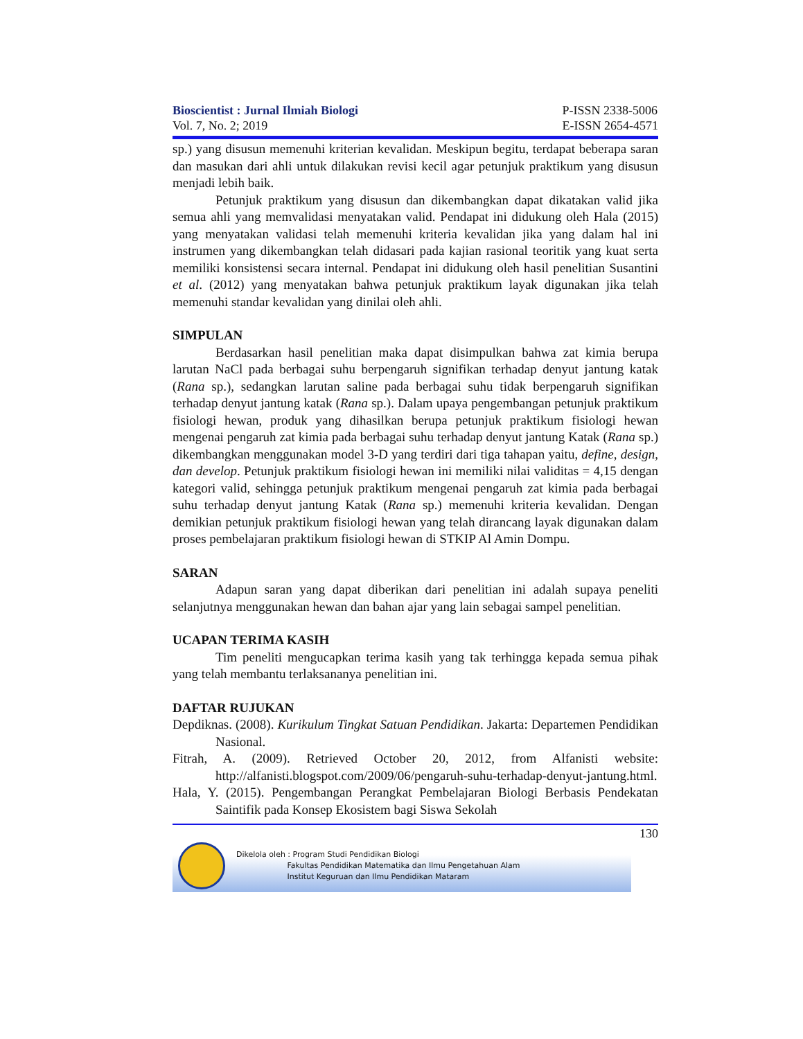Bioscientist : Jurnal Ilmiah Biologi
Vol. 7, No. 2; 2019
P-ISSN 2338-5006
E-ISSN 2654-4571
sp.) yang disusun memenuhi kriterian kevalidan. Meskipun begitu, terdapat beberapa saran dan masukan dari ahli untuk dilakukan revisi kecil agar petunjuk praktikum yang disusun menjadi lebih baik.
Petunjuk praktikum yang disusun dan dikembangkan dapat dikatakan valid jika semua ahli yang memvalidasi menyatakan valid. Pendapat ini didukung oleh Hala (2015) yang menyatakan validasi telah memenuhi kriteria kevalidan jika yang dalam hal ini instrumen yang dikembangkan telah didasari pada kajian rasional teoritik yang kuat serta memiliki konsistensi secara internal. Pendapat ini didukung oleh hasil penelitian Susantini et al. (2012) yang menyatakan bahwa petunjuk praktikum layak digunakan jika telah memenuhi standar kevalidan yang dinilai oleh ahli.
SIMPULAN
Berdasarkan hasil penelitian maka dapat disimpulkan bahwa zat kimia berupa larutan NaCl pada berbagai suhu berpengaruh signifikan terhadap denyut jantung katak (Rana sp.), sedangkan larutan saline pada berbagai suhu tidak berpengaruh signifikan terhadap denyut jantung katak (Rana sp.). Dalam upaya pengembangan petunjuk praktikum fisiologi hewan, produk yang dihasilkan berupa petunjuk praktikum fisiologi hewan mengenai pengaruh zat kimia pada berbagai suhu terhadap denyut jantung Katak (Rana sp.) dikembangkan menggunakan model 3-D yang terdiri dari tiga tahapan yaitu, define, design, dan develop. Petunjuk praktikum fisiologi hewan ini memiliki nilai validitas = 4,15 dengan kategori valid, sehingga petunjuk praktikum mengenai pengaruh zat kimia pada berbagai suhu terhadap denyut jantung Katak (Rana sp.) memenuhi kriteria kevalidan. Dengan demikian petunjuk praktikum fisiologi hewan yang telah dirancang layak digunakan dalam proses pembelajaran praktikum fisiologi hewan di STKIP Al Amin Dompu.
SARAN
Adapun saran yang dapat diberikan dari penelitian ini adalah supaya peneliti selanjutnya menggunakan hewan dan bahan ajar yang lain sebagai sampel penelitian.
UCAPAN TERIMA KASIH
Tim peneliti mengucapkan terima kasih yang tak terhingga kepada semua pihak yang telah membantu terlaksananya penelitian ini.
DAFTAR RUJUKAN
Depdiknas. (2008). Kurikulum Tingkat Satuan Pendidikan. Jakarta: Departemen Pendidikan Nasional.
Fitrah, A. (2009). Retrieved October 20, 2012, from Alfanisti website: http://alfanisti.blogspot.com/2009/06/pengaruh-suhu-terhadap-denyut-jantung.html.
Hala, Y. (2015). Pengembangan Perangkat Pembelajaran Biologi Berbasis Pendekatan Saintifik pada Konsep Ekosistem bagi Siswa Sekolah
130
Dikelola oleh : Program Studi Pendidikan Biologi
Fakultas Pendidikan Matematika dan Ilmu Pengetahuan Alam
Institut Keguruan dan Ilmu Pendidikan Mataram